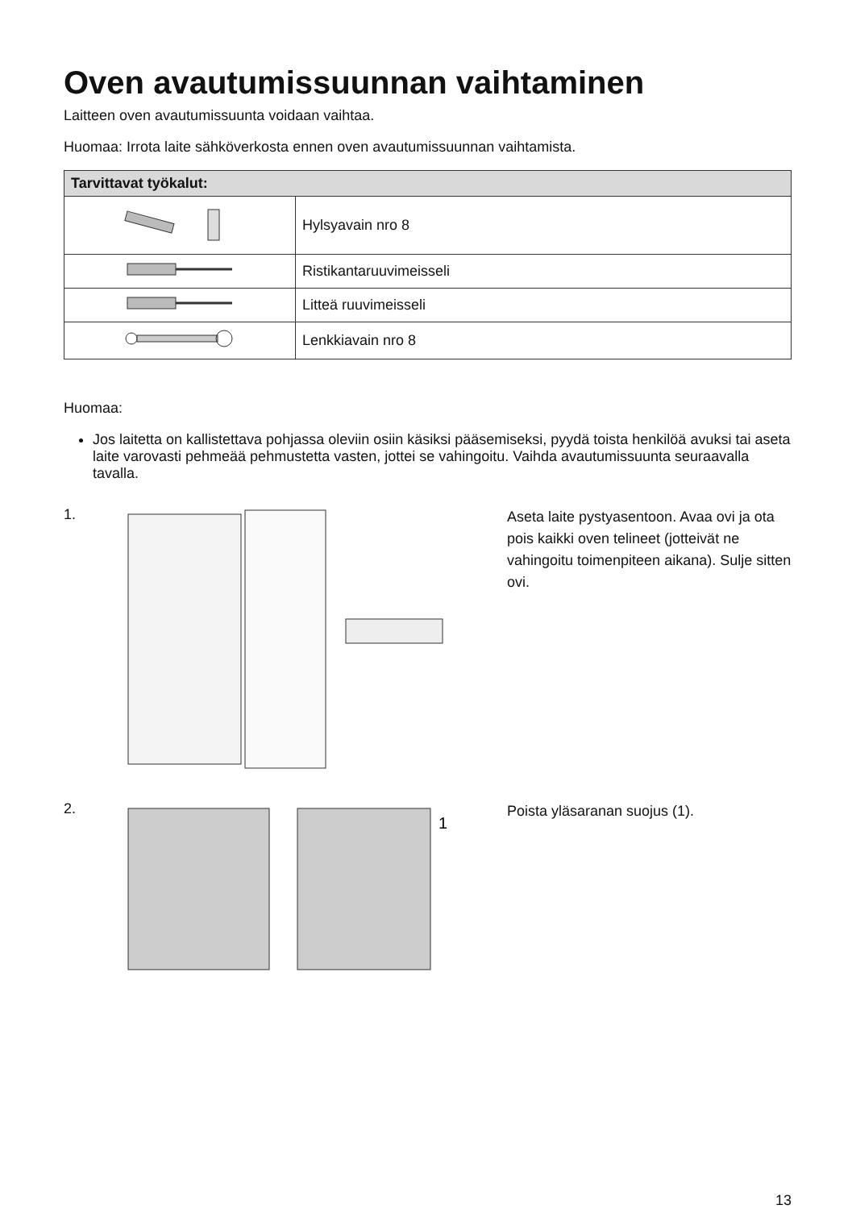Oven avautumissuunnan vaihtaminen
Laitteen oven avautumissuunta voidaan vaihtaa.
Huomaa: Irrota laite sähköverkosta ennen oven avautumissuunnan vaihtamista.
| Tarvittavat työkalut: | |
| --- | --- |
| | Hylsyavain nro 8 |
| | Ristikantaruuvimeisseli |
| | Litteä ruuvimeisseli |
| | Lenkkiavain nro 8 |
Huomaa:
Jos laitetta on kallistettava pohjassa oleviin osiin käsiksi pääsemiseksi, pyydä toista henkilöä avuksi tai aseta laite varovasti pehmeää pehmustetta vasten, jottei se vahingoitu. Vaihda avautumissuunta seuraavalla tavalla.
1.
Aseta laite pystyasentoon. Avaa ovi ja ota pois kaikki oven telineet (jotteivät ne vahingoitu toimenpiteen aikana). Sulje sitten ovi.
2.
1
Poista yläsaranan suojus (1).
13